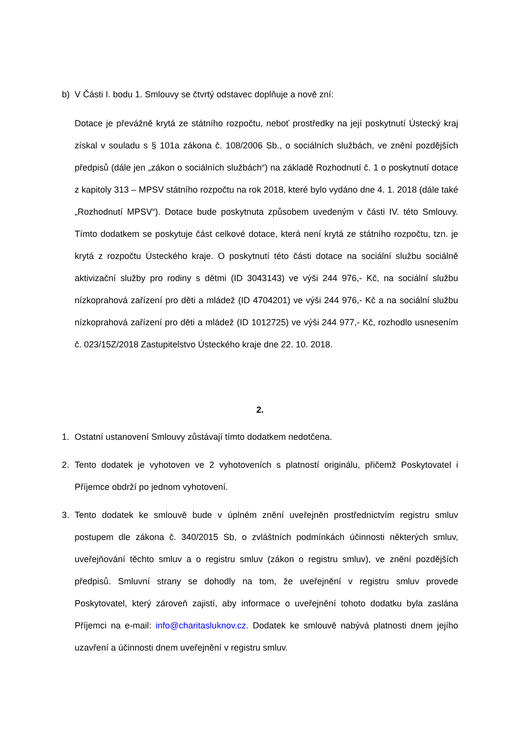b) V Části I. bodu 1. Smlouvy se čtvrtý odstavec doplňuje a nově zní:
Dotace je převážně krytá ze státního rozpočtu, neboť prostředky na její poskytnutí Ústecký kraj získal v souladu s § 101a zákona č. 108/2006 Sb., o sociálních službách, ve znění pozdějších předpisů (dále jen „zákon o sociálních službách“) na základě Rozhodnutí č. 1 o poskytnutí dotace z kapitoly 313 – MPSV státního rozpočtu na rok 2018, které bylo vydáno dne 4. 1. 2018 (dále také „Rozhodnutí MPSV“). Dotace bude poskytnuta způsobem uvedeným v části IV. této Smlouvy. Tímto dodatkem se poskytuje část celkové dotace, která není krytá ze státního rozpočtu, tzn. je krytá z rozpočtu Ústeckého kraje. O poskytnutí této části dotace na sociální službu sociálně aktivizační služby pro rodiny s dětmi (ID 3043143) ve výši 244 976,- Kč, na sociální službu nízkoprahová zařízení pro děti a mládež (ID 4704201) ve výši 244 976,- Kč a na sociální službu nízkoprahová zařízení pro děti a mládež (ID 1012725) ve výši 244 977,- Kč, rozhodlo usnesením č. 023/15Z/2018 Zastupitelstvo Ústeckého kraje dne 22. 10. 2018.
2.
1. Ostatní ustanovení Smlouvy zůstávají tímto dodatkem nedotčena.
2. Tento dodatek je vyhotoven ve 2 vyhotoveních s platností originálu, přičemž Poskytovatel i Příjemce obdrží po jednom vyhotovení.
3. Tento dodatek ke smlouvě bude v úplném znění uveřejněn prostřednictvím registru smluv postupem dle zákona č. 340/2015 Sb, o zvláštních podmínkách účinnosti některých smluv, uveřejňování těchto smluv a o registru smluv (zákon o registru smluv), ve znění pozdějších předpisů. Smluvní strany se dohodly na tom, že uveřejnění v registru smluv provede Poskytovatel, který zároveň zajistí, aby informace o uveřejnění tohoto dodatku byla zaslána Příjemci na e-mail: info@charitasluknov.cz. Dodatek ke smlouvě nabývá platnosti dnem jejího uzavření a účinnosti dnem uveřejnění v registru smluv.